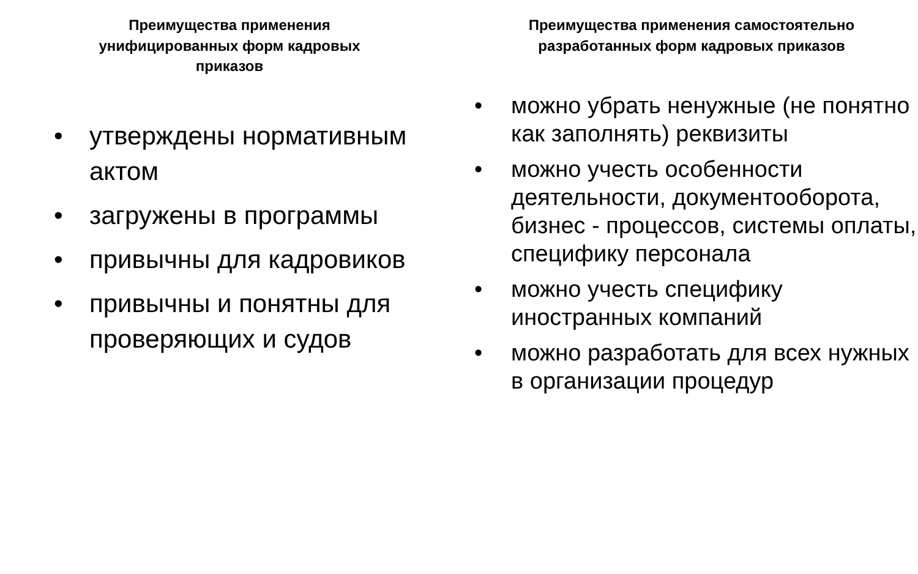Преимущества применения унифицированных форм кадровых приказов
• утверждены нормативным актом
• загружены в программы
• привычны для кадровиков
• привычны и понятны для проверяющих и судов
Преимущества применения самостоятельно разработанных форм кадровых приказов
• можно убрать ненужные (не понятно как заполнять) реквизиты
• можно учесть особенности деятельности, документооборота, бизнес - процессов, системы оплаты, специфику персонала
• можно учесть специфику иностранных компаний
• можно разработать для всех нужных в организации процедур